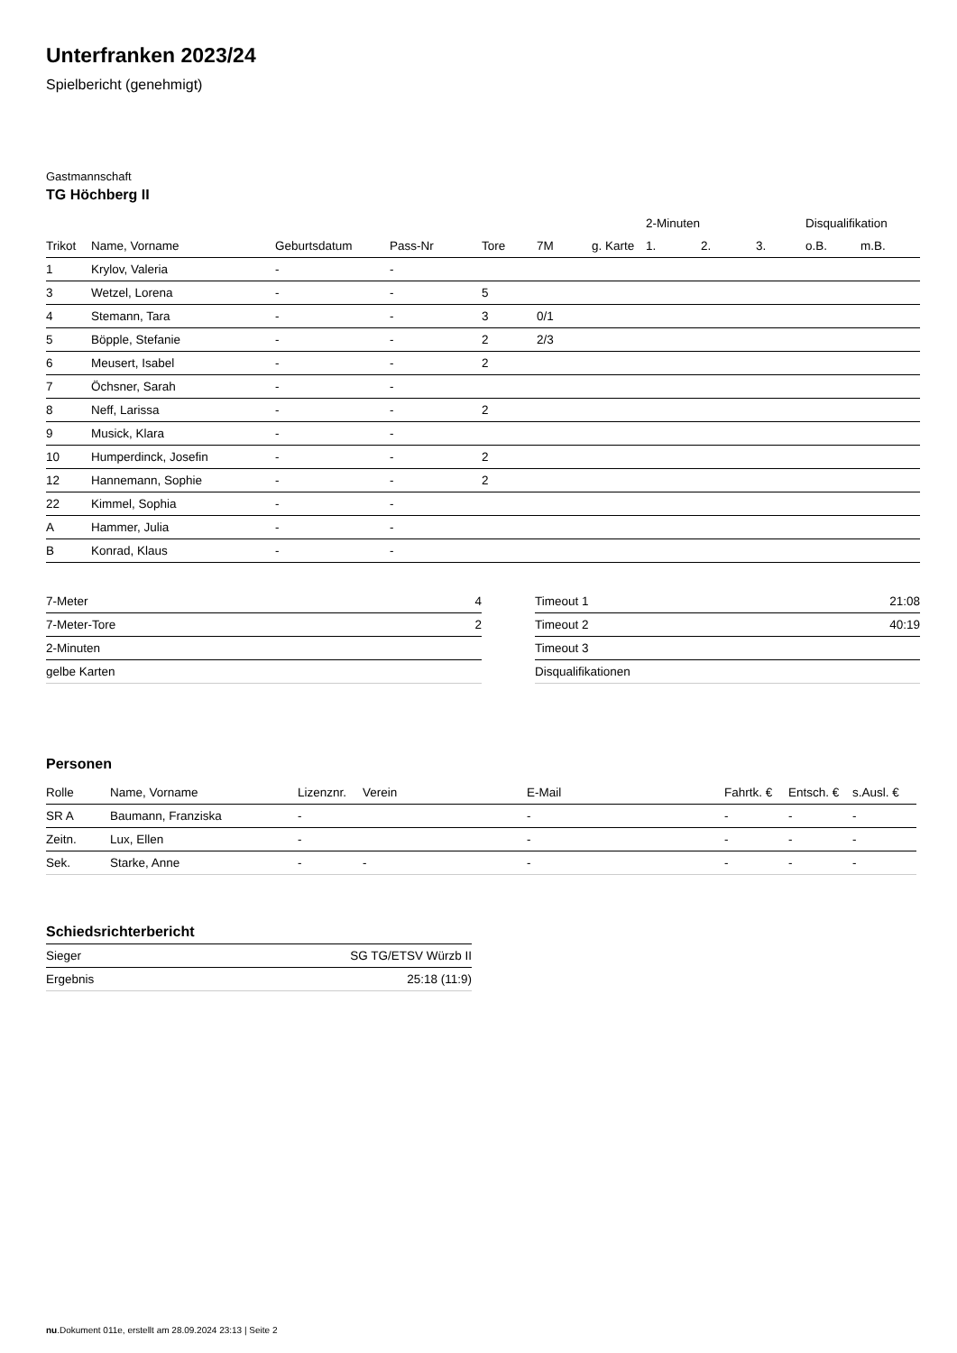Unterfranken 2023/24
Spielbericht (genehmigt)
Gastmannschaft
TG Höchberg II
| | | | | | | | 2-Minuten | | | Disqualifikation | |
| --- | --- | --- | --- | --- | --- | --- | --- | --- | --- | --- | --- |
| Trikot | Name, Vorname | Geburtsdatum | Pass-Nr | Tore | 7M | g. Karte | 1. | 2. | 3. | o.B. | m.B. |
| 1 | Krylov, Valeria | - | - | | | | | | | | |
| 3 | Wetzel, Lorena | - | - | 5 | | | | | | | |
| 4 | Stemann, Tara | - | - | 3 | 0/1 | | | | | | |
| 5 | Böpple, Stefanie | - | - | 2 | 2/3 | | | | | | |
| 6 | Meusert, Isabel | - | - | 2 | | | | | | | |
| 7 | Öchsner, Sarah | - | - | | | | | | | | |
| 8 | Neff, Larissa | - | - | 2 | | | | | | | |
| 9 | Musick, Klara | - | - | | | | | | | | |
| 10 | Humperdinck, Josefin | - | - | 2 | | | | | | | |
| 12 | Hannemann, Sophie | - | - | 2 | | | | | | | |
| 22 | Kimmel, Sophia | - | - | | | | | | | | |
| A | Hammer, Julia | - | - | | | | | | | | |
| B | Konrad, Klaus | - | - | | | | | | | | |
| 7-Meter | 4 |
| 7-Meter-Tore | 2 |
| 2-Minuten | |
| gelbe Karten | |
| Timeout 1 | 21:08 |
| Timeout 2 | 40:19 |
| Timeout 3 | |
| Disqualifikationen | |
Personen
| Rolle | Name, Vorname | Lizenznr. | Verein | E-Mail | Fahrtk. € | Entsch. € | s.Ausl. € |
| --- | --- | --- | --- | --- | --- | --- | --- |
| SR A | Baumann, Franziska | - | | - | - | - | - |
| Zeitn. | Lux, Ellen | - | | - | - | - | - |
| Sek. | Starke, Anne | - | - | - | - | - | - |
Schiedsrichterbericht
| Sieger | SG TG/ETSV Würzb II |
| Ergebnis | 25:18 (11:9) |
nu.Dokument 011e, erstellt am 28.09.2024 23:13 | Seite 2